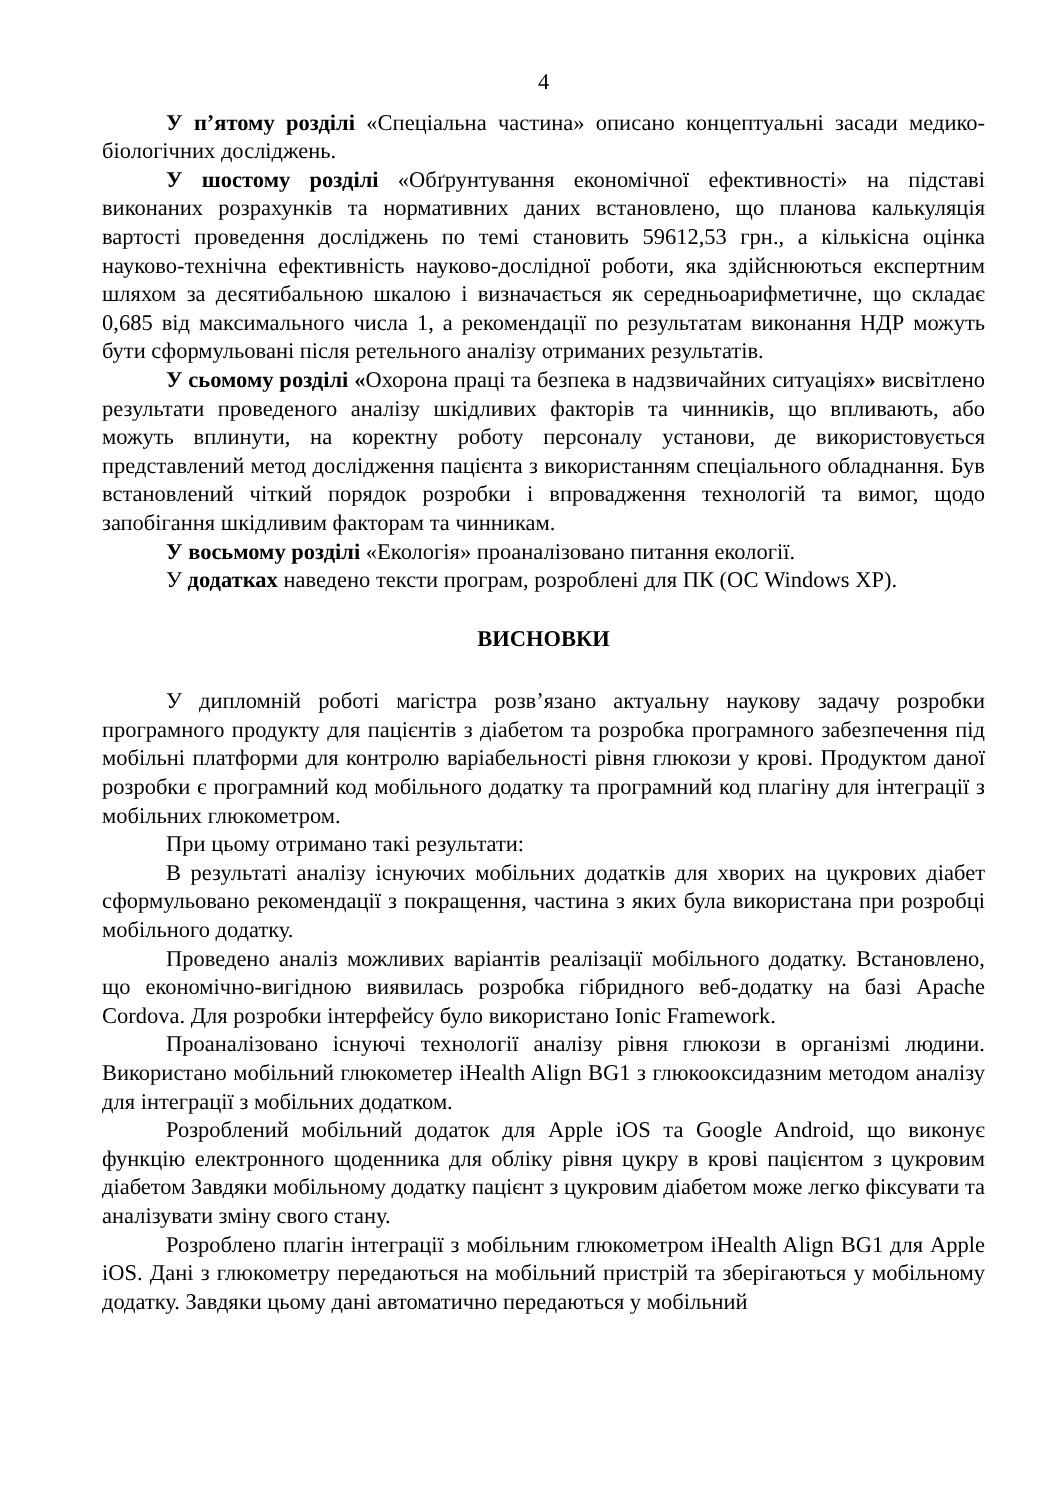4
У п’ятому розділі «Спеціальна частина» описано концептуальні засади медико-біологічних досліджень.
У шостому розділі «Обґрунтування економічної ефективності» на підставі виконаних розрахунків та нормативних даних встановлено, що планова калькуляція вартості проведення досліджень по темі становить 59612,53 грн., а кількісна оцінка науково-технічна ефективність науково-дослідної роботи, яка здійснюються експертним шляхом за десятибальною шкалою і визначається як середньоарифметичне, що складає 0,685 від максимального числа 1, а рекомендації по результатам виконання НДР можуть бути сформульовані після ретельного аналізу отриманих результатів.
У сьомому розділі «Охорона праці та безпека в надзвичайних ситуаціях» висвітлено результати проведеного аналізу шкідливих факторів та чинників, що впливають, або можуть вплинути, на коректну роботу персоналу установи, де використовується представлений метод дослідження пацієнта з використанням спеціального обладнання. Був встановлений чіткий порядок розробки і впровадження технологій та вимог, щодо запобігання шкідливим факторам та чинникам.
У восьмому розділі «Екологія» проаналізовано питання екології.
У додатках наведено тексти програм, розроблені для ПК (ОС Windows XP).
ВИСНОВКИ
У дипломній роботі магістра розв’язано актуальну наукову задачу розробки програмного продукту для пацієнтів з діабетом та розробка програмного забезпечення під мобільні платформи для контролю варіабельності рівня глюкози у крові. Продуктом даної розробки є програмний код мобільного додатку та програмний код плагіну для інтеграції з мобільних глюкометром.
При цьому отримано такі результати:
В результаті аналізу існуючих мобільних додатків для хворих на цукрових діабет сформульовано рекомендації з покращення, частина з яких була використана при розробці мобільного додатку.
Проведено аналіз можливих варіантів реалізації мобільного додатку. Встановлено, що економічно-вигідною виявилась розробка гібридного веб-додатку на базі Apache Cordova. Для розробки інтерфейсу було використано Ionic Framework.
Проаналізовано існуючі технології аналізу рівня глюкози в організмі людини. Використано мобільний глюкометер iHealth Align BG1 з глюкооксидазним методом аналізу для інтеграції з мобільних додатком.
Розроблений мобільний додаток для Apple iOS та Google Android, що виконує функцію електронного щоденника для обліку рівня цукру в крові пацієнтом з цукровим діабетом Завдяки мобільному додатку пацієнт з цукровим діабетом може легко фіксувати та аналізувати зміну свого стану.
Розроблено плагін інтеграції з мобільним глюкометром iHealth Align BG1 для Apple iOS. Дані з глюкометру передаються на мобільний пристрій та зберігаються у мобільному додатку. Завдяки цьому дані автоматично передаються у мобільний